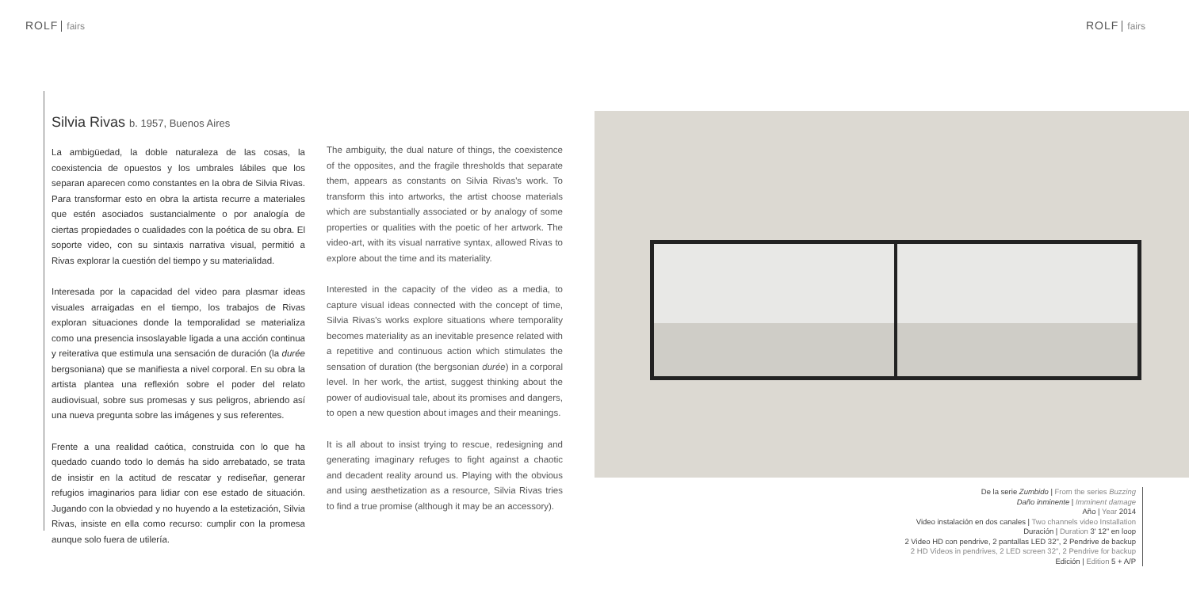ROLF fairs ROLF fairs
Silvia Rivas b. 1957, Buenos Aires
La ambigüedad, la doble naturaleza de las cosas, la coexistencia de opuestos y los umbrales lábiles que los separan aparecen como constantes en la obra de Silvia Rivas. Para transformar esto en obra la artista recurre a materiales que estén asociados sustancialmente o por analogía de ciertas propiedades o cualidades con la poética de su obra. El soporte video, con su sintaxis narrativa visual, permitió a Rivas explorar la cuestión del tiempo y su materialidad.
Interesada por la capacidad del video para plasmar ideas visuales arraigadas en el tiempo, los trabajos de Rivas exploran situaciones donde la temporalidad se materializa como una presencia insoslayable ligada a una acción continua y reiterativa que estimula una sensación de duración (la durée bergsoniana) que se manifiesta a nivel corporal. En su obra la artista plantea una reflexión sobre el poder del relato audiovisual, sobre sus promesas y sus peligros, abriendo así una nueva pregunta sobre las imágenes y sus referentes.
Frente a una realidad caótica, construida con lo que ha quedado cuando todo lo demás ha sido arrebatado, se trata de insistir en la actitud de rescatar y rediseñar, generar refugios imaginarios para lidiar con ese estado de situación. Jugando con la obviedad y no huyendo a la estetización, Silvia Rivas, insiste en ella como recurso: cumplir con la promesa aunque solo fuera de utilería.
The ambiguity, the dual nature of things, the coexistence of the opposites, and the fragile thresholds that separate them, appears as constants on Silvia Rivas's work. To transform this into artworks, the artist choose materials which are substantially associated or by analogy of some properties or qualities with the poetic of her artwork. The video-art, with its visual narrative syntax, allowed Rivas to explore about the time and its materiality.
Interested in the capacity of the video as a media, to capture visual ideas connected with the concept of time, Silvia Rivas's works explore situations where temporality becomes materiality as an inevitable presence related with a repetitive and continuous action which stimulates the sensation of duration (the bergsonian durée) in a corporal level. In her work, the artist, suggest thinking about the power of audiovisual tale, about its promises and dangers, to open a new question about images and their meanings.
It is all about to insist trying to rescue, redesigning and generating imaginary refuges to fight against a chaotic and decadent reality around us. Playing with the obvious and using aesthetization as a resource, Silvia Rivas tries to find a true promise (although it may be an accessory).
De la serie Zumbido | From the series Buzzing
Daño inminente | Imminent damage
Año | Year 2014
Video instalación en dos canales | Two channels video Installation
Duración | Duration 3' 12" en loop
2 Video HD con pendrive, 2 pantallas LED 32", 2 Pendrive de backup
2 HD Videos in pendrives, 2 LED screen 32", 2 Pendrive for backup
Edición | Edition 5 + A/P